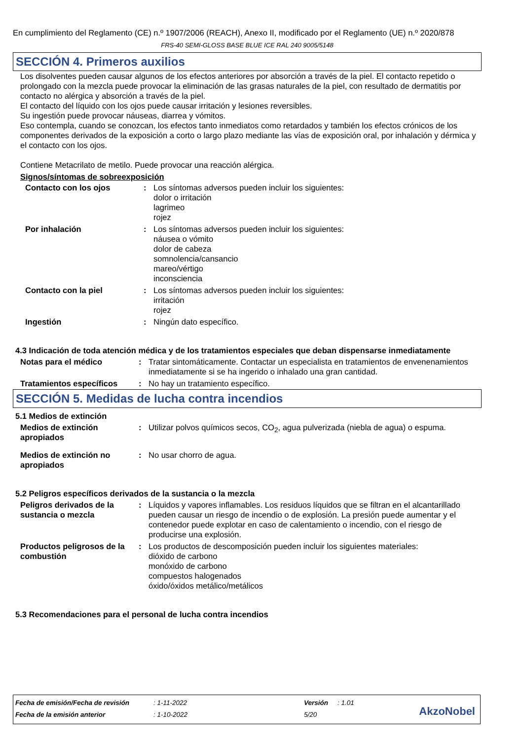En cumplimiento del Reglamento (CE) n.º 1907/2006 (REACH), Anexo II, modificado por el Reglamento (UE) n.º 2020/878
FRS-40 SEMI-GLOSS BASE BLUE ICE RAL 240 9005/5148
SECCIÓN 4. Primeros auxilios
Los disolventes pueden causar algunos de los efectos anteriores por absorción a través de la piel. El contacto repetido o prolongado con la mezcla puede provocar la eliminación de las grasas naturales de la piel, con resultado de dermatitis por contacto no alérgica y absorción a través de la piel.
El contacto del líquido con los ojos puede causar irritación y lesiones reversibles.
Su ingestión puede provocar náuseas, diarrea y vómitos.
Eso contempla, cuando se conozcan, los efectos tanto inmediatos como retardados y también los efectos crónicos de los componentes derivados de la exposición a corto o largo plazo mediante las vías de exposición oral, por inhalación y dérmica y el contacto con los ojos.
Contiene Metacrilato de metilo. Puede provocar una reacción alérgica.
Signos/síntomas de sobreexposición
| Contacto con los ojos | : | Los síntomas adversos pueden incluir los siguientes: dolor o irritación lagrimeo rojez |
| Por inhalación | : | Los síntomas adversos pueden incluir los siguientes: náusea o vómito dolor de cabeza somnolencia/cansancio mareo/vértigo inconsciencia |
| Contacto con la piel | : | Los síntomas adversos pueden incluir los siguientes: irritación rojez |
| Ingestión | : | Ningún dato específico. |
4.3 Indicación de toda atención médica y de los tratamientos especiales que deban dispensarse inmediatamente
| Notas para el médico | : | Tratar sintomáticamente. Contactar un especialista en tratamientos de envenenamientos inmediatamente si se ha ingerido o inhalado una gran cantidad. |
| Tratamientos específicos | : | No hay un tratamiento específico. |
SECCIÓN 5. Medidas de lucha contra incendios
5.1 Medios de extinción
| Medios de extinción apropiados | : | Utilizar polvos químicos secos, CO<sub>2</sub>, agua pulverizada (niebla de agua) o espuma. |
| Medios de extinción no apropiados | : | No usar chorro de agua. |
5.2 Peligros específicos derivados de la sustancia o la mezcla
| Peligros derivados de la sustancia o mezcla | : | Líquidos y vapores inflamables. Los residuos líquidos que se filtran en el alcantarillado pueden causar un riesgo de incendio o de explosión. La presión puede aumentar y el contenedor puede explotar en caso de calentamiento o incendio, con el riesgo de producirse una explosión. |
| Productos peligrosos de la combustión | : | Los productos de descomposición pueden incluir los siguientes materiales: dióxido de carbono monóxido de carbono compuestos halogenados óxido/óxidos metálico/metálicos |
5.3 Recomendaciones para el personal de lucha contra incendios
| Fecha de emisión/Fecha de revisión | : 1-11-2022 | Versión | : 1.01 |
| Fecha de la emisión anterior | : 1-10-2022 | 5/20 | |
AkzoNobel